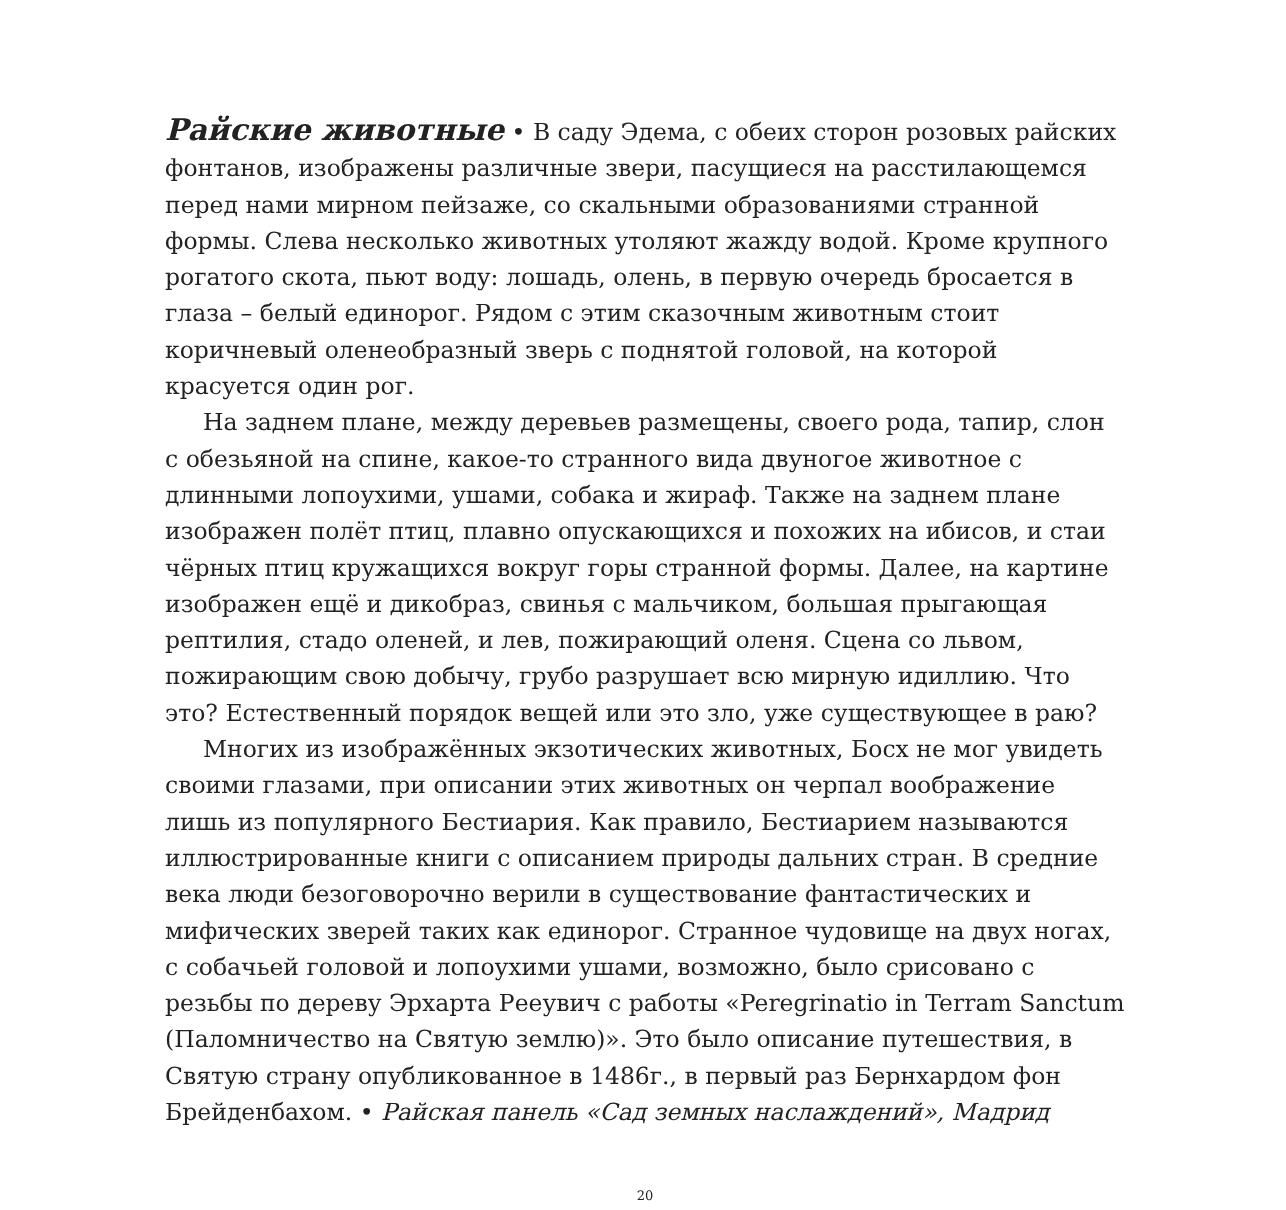Райские животные • В саду Эдема, с обеих сторон розовых райских фонтанов, изображены различные звери, пасущиеся на расстилающемся перед нами мирном пейзаже, со скальными образованиями странной формы. Слева несколько животных утоляют жажду водой. Кроме крупного рогатого скота, пьют воду: лошадь, олень, в первую очередь бросается в глаза – белый единорог. Рядом с этим сказочным животным стоит коричневый оленеобразный зверь с поднятой головой, на которой красуется один рог.
На заднем плане, между деревьев размещены, своего рода, тапир, слон с обезьяной на спине, какое-то странного вида двуногое животное с длинными лопоухими, ушами, собака и жираф. Также на заднем плане изображен полёт птиц, плавно опускающихся и похожих на ибисов, и стаи чёрных птиц кружащихся вокруг горы странной формы. Далее, на картине изображен ещё и дикобраз, свинья с мальчиком, большая прыгающая рептилия, стадо оленей, и лев, пожирающий оленя. Сцена со львом, пожирающим свою добычу, грубо разрушает всю мирную идиллию. Что это? Естественный порядок вещей или это зло, уже существующее в раю?
Многих из изображённых экзотических животных, Босх не мог увидеть своими глазами, при описании этих животных он черпал воображение лишь из популярного Бестиария. Как правило, Бестиарием называются иллюстрированные книги с описанием природы дальних стран. В средние века люди безоговорочно верили в существование фантастических и мифических зверей таких как единорог. Странное чудовище на двух ногах, с собачьей головой и лопоухими ушами, возможно, было срисовано с резьбы по дереву Эрхарта Рееувич с работы «Peregrinatio in Terram Sanctum (Паломничество на Святую землю)». Это было описание путешествия, в Святую страну опубликованное в 1486г., в первый раз Бернхардом фон Брейденбахом. • Райская панель «Сад земных наслаждений», Мадрид
20